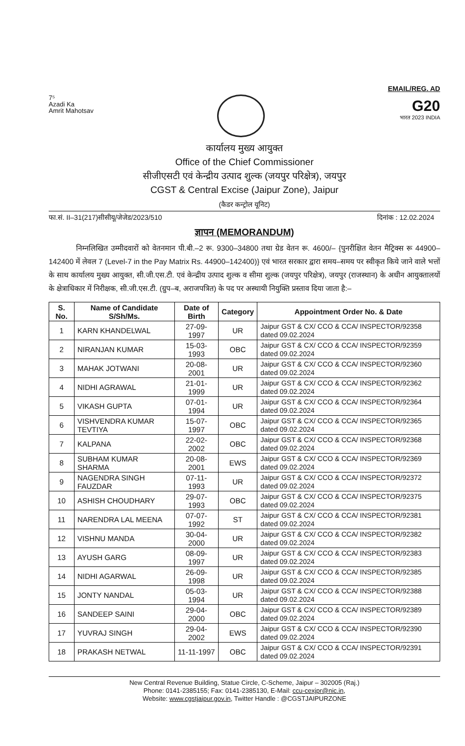7⁵
Azadi Ka
Amrit Mahotsav
EMAIL/REG. AD
G20
भारत 2023 INDIA
कार्यालय मुख्य आयुक्त
Office of the Chief Commissioner
सीजीएसटी एवं केन्द्रीय उत्पाद शुल्क (जयपुर परिक्षेत्र), जयपुर
CGST & Central Excise (Jaipur Zone), Jaipur
(कैडर कन्ट्रोल यूनिट)
फा.सं. II–31(217)सीसीयू/जेजेड/2023/510 दिनांक : 12.02.2024
ज्ञापन (MEMORANDUM)
निम्नलिखित उम्मीदवारों को वेतनमान पी.बी.–2 रू. 9300–34800 तथा ग्रेड वेतन रू. 4600/– {पुनरीक्षित वेतन मैट्रिक्स रू 44900–142400 में लेवल 7 (Level-7 in the Pay Matrix Rs. 44900–142400)} एवं भारत सरकार द्वारा समय–समय पर स्वीकृत किये जाने वाले भत्तों के साथ कार्यालय मुख्य आयुक्त, सी.जी.एस.टी. एवं केन्द्रीय उत्पाद शुल्क व सीमा शुल्क (जयपुर परिक्षेत्र), जयपुर (राजस्थान) के अधीन आयुक्तालयों के क्षेत्राधिकार में निरीक्षक, सी.जी.एस.टी. (ग्रुप–ब, अराजपत्रित) के पद पर अस्थायी नियुक्ति प्रस्ताव दिया जाता है:–
| S. No. | Name of Candidate S/Sh/Ms. | Date of Birth | Category | Appointment Order No. & Date |
| --- | --- | --- | --- | --- |
| 1 | KARN KHANDELWAL | 27-09-1997 | UR | Jaipur GST & CX/ CCO & CCA/ INSPECTOR/92358 dated 09.02.2024 |
| 2 | NIRANJAN KUMAR | 15-03-1993 | OBC | Jaipur GST & CX/ CCO & CCA/ INSPECTOR/92359 dated 09.02.2024 |
| 3 | MAHAK JOTWANI | 20-08-2001 | UR | Jaipur GST & CX/ CCO & CCA/ INSPECTOR/92360 dated 09.02.2024 |
| 4 | NIDHI AGRAWAL | 21-01-1999 | UR | Jaipur GST & CX/ CCO & CCA/ INSPECTOR/92362 dated 09.02.2024 |
| 5 | VIKASH GUPTA | 07-01-1994 | UR | Jaipur GST & CX/ CCO & CCA/ INSPECTOR/92364 dated 09.02.2024 |
| 6 | VISHVENDRA KUMAR TEVTIYA | 15-07-1997 | OBC | Jaipur GST & CX/ CCO & CCA/ INSPECTOR/92365 dated 09.02.2024 |
| 7 | KALPANA | 22-02-2002 | OBC | Jaipur GST & CX/ CCO & CCA/ INSPECTOR/92368 dated 09.02.2024 |
| 8 | SUBHAM KUMAR SHARMA | 20-08-2001 | EWS | Jaipur GST & CX/ CCO & CCA/ INSPECTOR/92369 dated 09.02.2024 |
| 9 | NAGENDRA SINGH FAUZDAR | 07-11-1993 | UR | Jaipur GST & CX/ CCO & CCA/ INSPECTOR/92372 dated 09.02.2024 |
| 10 | ASHISH CHOUDHARY | 29-07-1993 | OBC | Jaipur GST & CX/ CCO & CCA/ INSPECTOR/92375 dated 09.02.2024 |
| 11 | NARENDRA LAL MEENA | 07-07-1992 | ST | Jaipur GST & CX/ CCO & CCA/ INSPECTOR/92381 dated 09.02.2024 |
| 12 | VISHNU MANDA | 30-04-2000 | UR | Jaipur GST & CX/ CCO & CCA/ INSPECTOR/92382 dated 09.02.2024 |
| 13 | AYUSH GARG | 08-09-1997 | UR | Jaipur GST & CX/ CCO & CCA/ INSPECTOR/92383 dated 09.02.2024 |
| 14 | NIDHI AGARWAL | 26-09-1998 | UR | Jaipur GST & CX/ CCO & CCA/ INSPECTOR/92385 dated 09.02.2024 |
| 15 | JONTY NANDAL | 05-03-1994 | UR | Jaipur GST & CX/ CCO & CCA/ INSPECTOR/92388 dated 09.02.2024 |
| 16 | SANDEEP SAINI | 29-04-2000 | OBC | Jaipur GST & CX/ CCO & CCA/ INSPECTOR/92389 dated 09.02.2024 |
| 17 | YUVRAJ SINGH | 29-04-2002 | EWS | Jaipur GST & CX/ CCO & CCA/ INSPECTOR/92390 dated 09.02.2024 |
| 18 | PRAKASH NETWAL | 11-11-1997 | OBC | Jaipur GST & CX/ CCO & CCA/ INSPECTOR/92391 dated 09.02.2024 |
New Central Revenue Building, Statue Circle, C-Scheme, Jaipur – 302005 (Raj.)
Phone: 0141-2385155; Fax: 0141-2385130, E-Mail: ccu-cexjpr@nic.in,
Website: www.cgstjaipur.gov.in, Twitter Handle : @CGSTJAIPURZONE